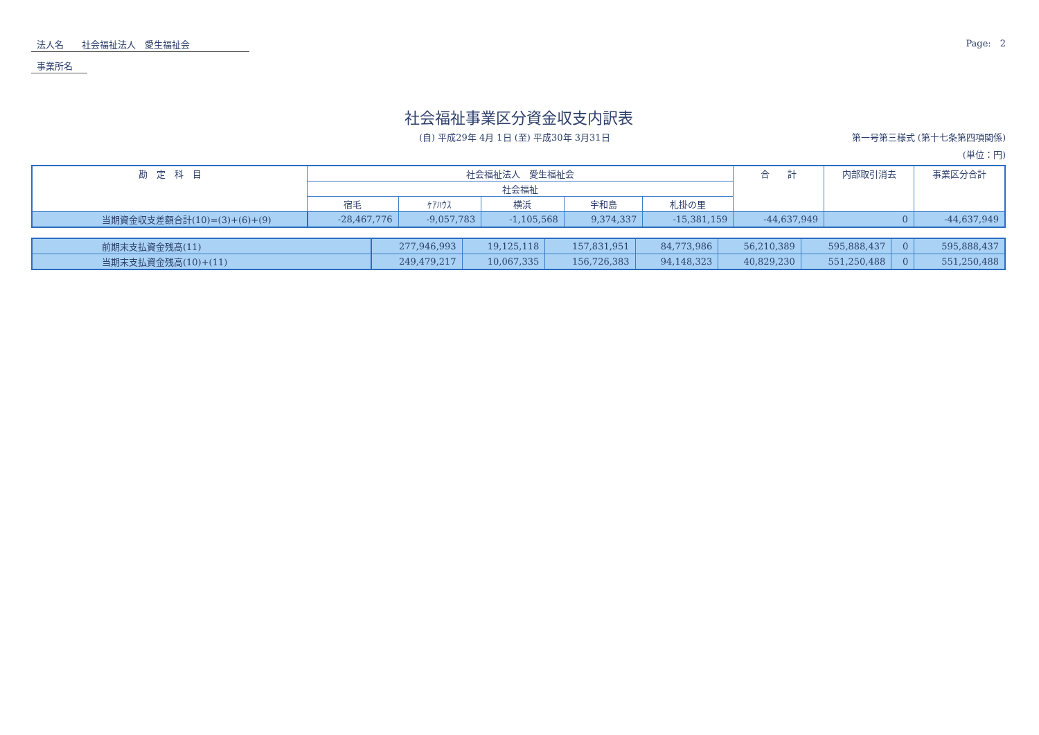法人名　　社会福祉法人　愛生福祉会　　　　　　
事業所名　
Page:　2
社会福祉事業区分資金収支内訳表
(自) 平成29年 4月 1日 (至) 平成30年 3月31日 第一号第三様式 (第十七条第四項関係)
(単位：円)
| 勘 定 科 目 | 社会福祉法人 愛生福祉会 | | | | | 合 計 | 内部取引消去 | 事業区分合計 |
| --- | --- | --- | --- | --- | --- | --- | --- | --- |
| | 社会福祉 | | | | | | | |
| | 宿毛 | ｹｱﾊｳｽ | 横浜 | 宇和島 | 札掛の里 | | | |
| 当期資金収支差額合計(10)=(3)+(6)+(9) | -28,467,776 | -9,057,783 | -1,105,568 | 9,374,337 | -15,381,159 | -44,637,949 | 0 | -44,637,949 |
| 前期末支払資金残高(11) | 277,946,993 | 19,125,118 | 157,831,951 | 84,773,986 | 56,210,389 | 595,888,437 | 0 | 595,888,437 |
| 当期末支払資金残高(10)+(11) | 249,479,217 | 10,067,335 | 156,726,383 | 94,148,323 | 40,829,230 | 551,250,488 | 0 | 551,250,488 |